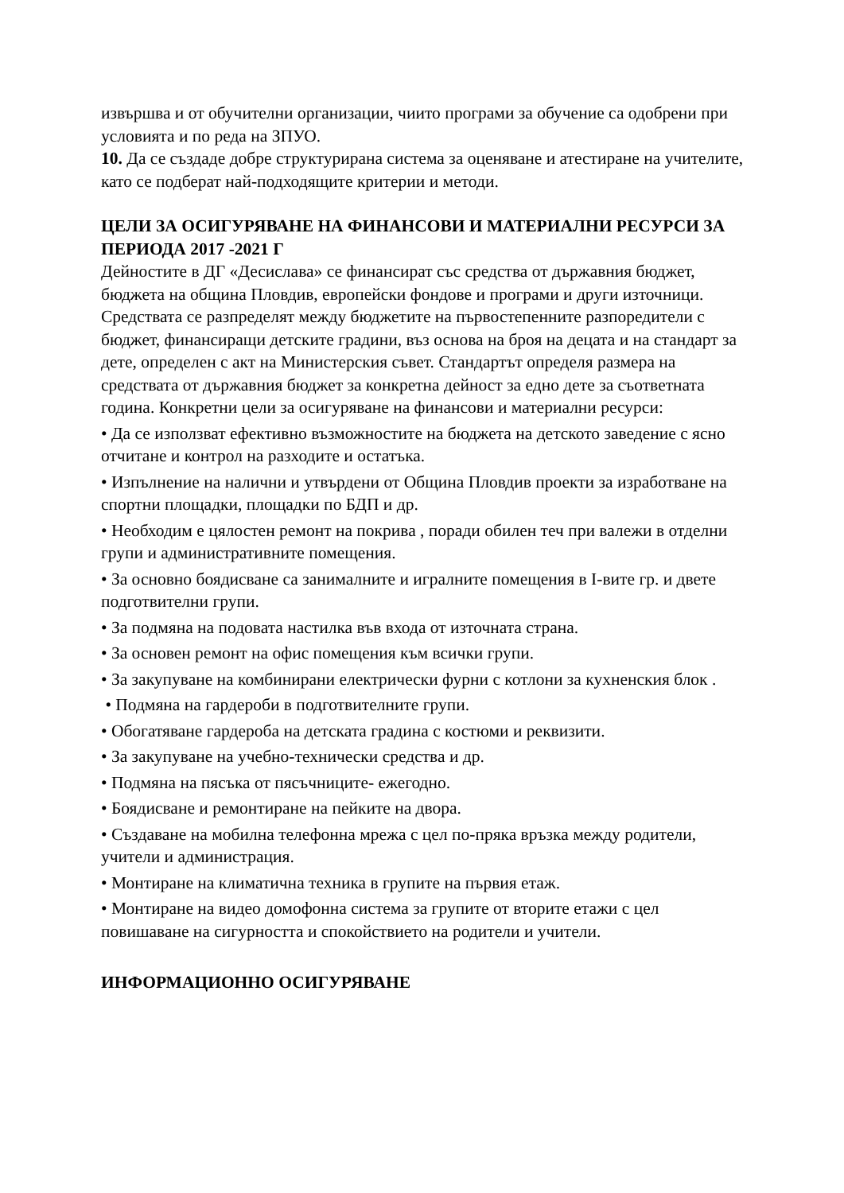извършва и от обучителни организации, чиито програми за обучение са одобрени при условията и по реда на ЗПУО.
10. Да се създаде добре структурирана система за оценяване и атестиране на учителите, като се подберат най-подходящите критерии и методи.
ЦЕЛИ ЗА ОСИГУРЯВАНЕ НА ФИНАНСОВИ И МАТЕРИАЛНИ РЕСУРСИ ЗА ПЕРИОДА 2017 -2021 Г
Дейностите в ДГ «Десислава» се финансират със средства от държавния бюджет, бюджета на община Пловдив, европейски фондове и програми и други източници. Средствата се разпределят между бюджетите на първостепенните разпоредители с бюджет, финансиращи детските градини, въз основа на броя на децата и на стандарт за дете, определен с акт на Министерския съвет. Стандартът определя размера на средствата от държавния бюджет за конкретна дейност за едно дете за съответната година. Конкретни цели за осигуряване на финансови и материални ресурси:
• Да се използват ефективно възможностите на бюджета на детското заведение с ясно отчитане и контрол на разходите и остатъка.
• Изпълнение на налични и утвърдени от Община Пловдив проекти за изработване на спортни площадки, площадки по БДП и др.
• Необходим е цялостен ремонт на покрива , поради обилен теч при валежи в отделни групи и административните помещения.
• За основно боядисване са занималните и игралните помещения в I-вите гр. и двете подготвителни групи.
• За подмяна на подовата настилка във входа от източната страна.
• За основен ремонт на офис помещения към всички групи.
• За закупуване на комбинирани електрически фурни с котлони за кухненския блок .
• Подмяна на гардероби в подготвителните групи.
• Обогатяване гардероба на детската градина с костюми и реквизити.
• За закупуване на учебно-технически средства и др.
• Подмяна на пясъка от пясъчниците- ежегодно.
• Боядисване и ремонтиране на пейките на двора.
• Създаване на мобилна телефонна мрежа с цел по-пряка връзка между родители, учители и администрация.
• Монтиране на климатична техника в групите на първия етаж.
• Монтиране на видео домофонна система за групите от вторите етажи с цел повишаване на сигурността и спокойствието на родители и учители.
ИНФОРМАЦИОННО ОСИГУРЯВАНЕ